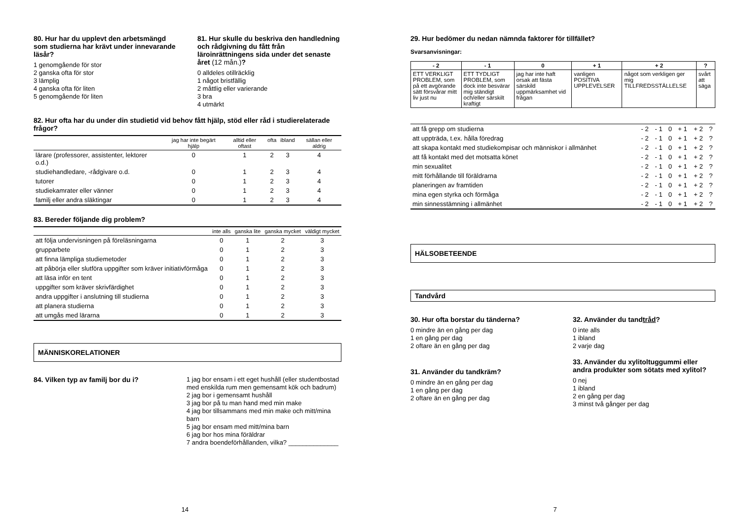80. Hur har du upplevt den arbetsmängd som studierna har krävt under innevarande läsår?
1 genomgående för stor
2 ganska ofta för stor
3 lämplig
4 ganska ofta för liten
5 genomgående för liten
81. Hur skulle du beskriva den handledning och rådgivning du fått från läroinrättningens sida under det senaste året (12 mån.)?
0 alldeles otillräcklig
1 något bristfällig
2 måttlig eller varierande
3 bra
4 utmärkt
82. Hur ofta har du under din studietid vid behov fått hjälp, stöd eller råd i studierelaterade frågor?
| | jag har inte begärt hjälp | alltid eller oftast | ofta | ibland | sällan eller aldrig |
| --- | --- | --- | --- | --- | --- |
| lärare (professorer, assistenter, lektorer o.d.) | 0 | 1 | 2 | 3 | 4 |
| studiehandledare, -rådgivare o.d. | 0 | 1 | 2 | 3 | 4 |
| tutorer | 0 | 1 | 2 | 3 | 4 |
| studiekamrater eller vänner | 0 | 1 | 2 | 3 | 4 |
| familj eller andra släktingar | 0 | 1 | 2 | 3 | 4 |
83. Bereder följande dig problem?
| | inte alls | ganska lite | ganska mycket | väldigt mycket |
| --- | --- | --- | --- | --- |
| att följa undervisningen på föreläsningarna | 0 | 1 | 2 | 3 |
| grupparbete | 0 | 1 | 2 | 3 |
| att finna lämpliga studiemetoder | 0 | 1 | 2 | 3 |
| att påbörja eller slutföra uppgifter som kräver initiativförmåga | 0 | 1 | 2 | 3 |
| att läsa inför en tent | 0 | 1 | 2 | 3 |
| uppgifter som kräver skrivfärdighet | 0 | 1 | 2 | 3 |
| andra uppgifter i anslutning till studierna | 0 | 1 | 2 | 3 |
| att planera studierna | 0 | 1 | 2 | 3 |
| att umgås med lärarna | 0 | 1 | 2 | 3 |
MÄNNISKORELATIONER
84. Vilken typ av familj bor du i?
1 jag bor ensam i ett eget hushåll (eller studentbostad med enskilda rum men gemensamt kök och badrum)
2 jag bor i gemensamt hushåll
3 jag bor på tu man hand med min make
4 jag bor tillsammans med min make och mitt/mina barn
5 jag bor ensam med mitt/mina barn
6 jag bor hos mina föräldrar
7 andra boendeförhållanden, vilka? ______________
14
29. Hur bedömer du nedan nämnda faktorer för tillfället?
Svarsanvisningar:
| - 2 | - 1 | 0 | + 1 | + 2 | ? |
| ETT VERKLIGT PROBLEM, som på ett avgörande sätt försvårar mitt liv just nu | ETT TYDLIGT PROBLEM, som dock inte besvärar mig ständigt och/eller särskilt kraftigt | jag har inte haft orsak att fästa särskild uppmärksamhet vid frågan | vanligen POSITIVA UPPLEVELSER | något som verkligen ger mig TILLFREDSSTÄLLELSE | svårt att säga |
| att få grepp om studierna | - 2 | - 1 | 0 | + 1 | + 2 | ? |
| att uppträda, t.ex. hålla föredrag | - 2 | - 1 | 0 | + 1 | + 2 | ? |
| att skapa kontakt med studiekompisar och människor i allmänhet | - 2 | - 1 | 0 | + 1 | + 2 | ? |
| att få kontakt med det motsatta könet | - 2 | - 1 | 0 | + 1 | + 2 | ? |
| min sexualitet | - 2 | - 1 | 0 | + 1 | + 2 | ? |
| mitt förhållande till föräldrarna | - 2 | - 1 | 0 | + 1 | + 2 | ? |
| planeringen av framtiden | - 2 | - 1 | 0 | + 1 | + 2 | ? |
| mina egen styrka och förmåga | - 2 | - 1 | 0 | + 1 | + 2 | ? |
| min sinnesstämning i allmänhet | - 2 | - 1 | 0 | + 1 | + 2 | ? |
HÄLSOBETEENDE
Tandvård
30. Hur ofta borstar du tänderna?
0 mindre än en gång per dag
1 en gång per dag
2 oftare än en gång per dag
31. Använder du tandkräm?
0 mindre än en gång per dag
1 en gång per dag
2 oftare än en gång per dag
32. Använder du tandtråd?
0 inte alls
1 ibland
2 varje dag
33. Använder du xylitoltuggummi eller andra produkter som sötats med xylitol?
0 nej
1 ibland
2 en gång per dag
3 minst två gånger per dag
7